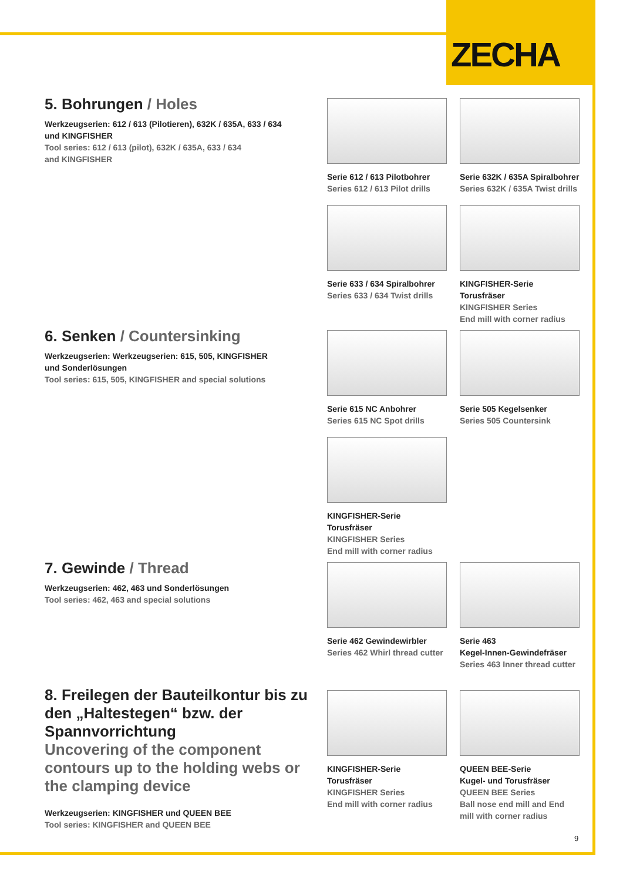ZECHA
5. Bohrungen / Holes
Werkzeugserien: 612 / 613 (Pilotieren), 632K / 635A, 633 / 634
und KINGFISHER
Tool series: 612 / 613 (pilot), 632K / 635A, 633 / 634
and KINGFISHER
Serie 612 / 613 Pilotbohrer
Series 612 / 613 Pilot drills
Serie 632K / 635A Spiralbohrer
Series 632K / 635A Twist drills
Serie 633 / 634 Spiralbohrer
Series 633 / 634 Twist drills
KINGFISHER-Serie Torusfräser
KINGFISHER Series
End mill with corner radius
6. Senken / Countersinking
Werkzeugserien: Werkzeugserien: 615, 505, KINGFISHER
und Sonderlösungen
Tool series: 615, 505, KINGFISHER and special solutions
Serie 615 NC Anbohrer
Series 615 NC Spot drills
Serie 505 Kegelsenker
Series 505 Countersink
KINGFISHER-Serie Torusfräser
KINGFISHER Series
End mill with corner radius
7. Gewinde / Thread
Werkzeugserien: 462, 463 und Sonderlösungen
Tool series: 462, 463 and special solutions
Serie 462 Gewindewirbler
Series 462 Whirl thread cutter
Serie 463
Kegel-Innen-Gewindefräser
Series 463 Inner thread cutter
8. Freilegen der Bauteilkontur bis zu den „Haltestegen“ bzw. der Spannvorrichtung
Uncovering of the component contours up to the holding webs or the clamping device
Werkzeugserien: KINGFISHER und QUEEN BEE
Tool series: KINGFISHER and QUEEN BEE
KINGFISHER-Serie
Torusfräser
KINGFISHER Series
End mill with corner radius
QUEEN BEE-Serie
Kugel- und Torusfräser
QUEEN BEE Series
Ball nose end mill and End mill with corner radius
9